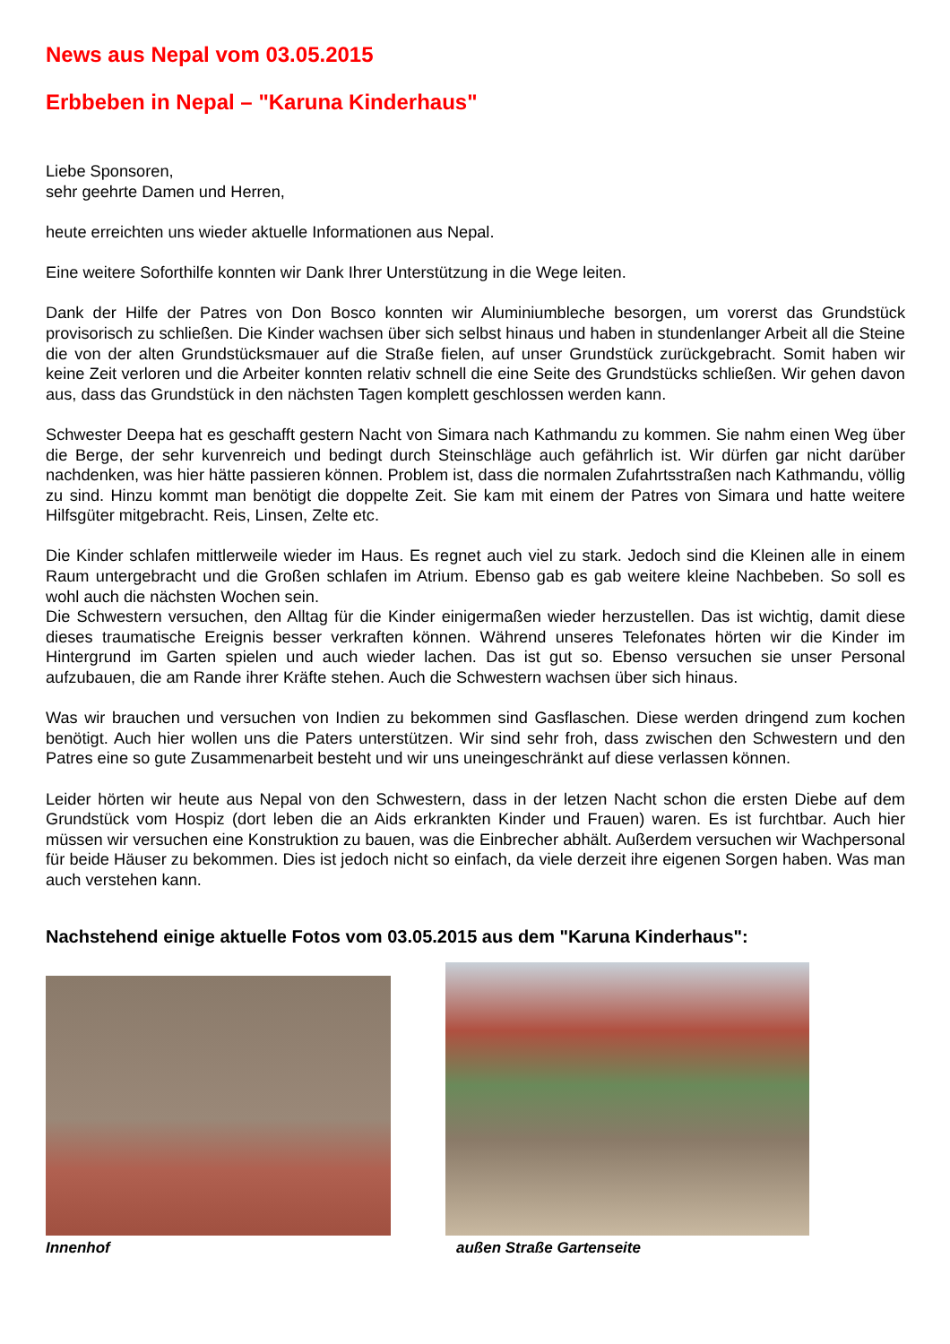News aus Nepal vom 03.05.2015
Erbbeben in Nepal – "Karuna Kinderhaus"
Liebe Sponsoren,
sehr geehrte Damen und Herren,
heute erreichten uns wieder aktuelle Informationen aus Nepal.
Eine weitere Soforthilfe konnten wir Dank Ihrer Unterstützung in die Wege leiten.
Dank der Hilfe der Patres von Don Bosco konnten wir Aluminiumbleche besorgen, um vorerst das Grundstück provisorisch zu schließen. Die Kinder wachsen über sich selbst hinaus und haben in stundenlanger Arbeit all die Steine die von der alten Grundstücksmauer auf die Straße fielen, auf unser Grundstück zurückgebracht. Somit haben wir keine Zeit verloren und die Arbeiter konnten relativ schnell die eine Seite des Grundstücks schließen. Wir gehen davon aus, dass das Grundstück in den nächsten Tagen komplett geschlossen werden kann.
Schwester Deepa hat es geschafft gestern Nacht von Simara nach Kathmandu zu kommen. Sie nahm einen Weg über die Berge, der sehr kurvenreich und bedingt durch Steinschläge auch gefährlich ist. Wir dürfen gar nicht darüber nachdenken, was hier hätte passieren können. Problem ist, dass die normalen Zufahrtsstraßen nach Kathmandu, völlig zu sind. Hinzu kommt man benötigt die doppelte Zeit. Sie kam mit einem der Patres von Simara und hatte weitere Hilfsgüter mitgebracht. Reis, Linsen, Zelte etc.
Die Kinder schlafen mittlerweile wieder im Haus. Es regnet auch viel zu stark. Jedoch sind die Kleinen alle in einem Raum untergebracht und die Großen schlafen im Atrium. Ebenso gab es gab weitere kleine Nachbeben. So soll es wohl auch die nächsten Wochen sein.
Die Schwestern versuchen, den Alltag für die Kinder einigermaßen wieder herzustellen. Das ist wichtig, damit diese dieses traumatische Ereignis besser verkraften können. Während unseres Telefonates hörten wir die Kinder im Hintergrund im Garten spielen und auch wieder lachen. Das ist gut so. Ebenso versuchen sie unser Personal aufzubauen, die am Rande ihrer Kräfte stehen. Auch die Schwestern wachsen über sich hinaus.
Was wir brauchen und versuchen von Indien zu bekommen sind Gasflaschen. Diese werden dringend zum kochen benötigt. Auch hier wollen uns die Paters unterstützen. Wir sind sehr froh, dass zwischen den Schwestern und den Patres eine so gute Zusammenarbeit besteht und wir uns uneingeschränkt auf diese verlassen können.
Leider hörten wir heute aus Nepal von den Schwestern, dass in der letzen Nacht schon die ersten Diebe auf dem Grundstück vom Hospiz (dort leben die an Aids erkrankten Kinder und Frauen) waren. Es ist furchtbar. Auch hier müssen wir versuchen eine Konstruktion zu bauen, was die Einbrecher abhält. Außerdem versuchen wir Wachpersonal für beide Häuser zu bekommen. Dies ist jedoch nicht so einfach, da viele derzeit ihre eigenen Sorgen haben. Was man auch verstehen kann.
Nachstehend einige aktuelle Fotos vom 03.05.2015 aus dem "Karuna Kinderhaus":
Innenhof
außen Straße Gartenseite